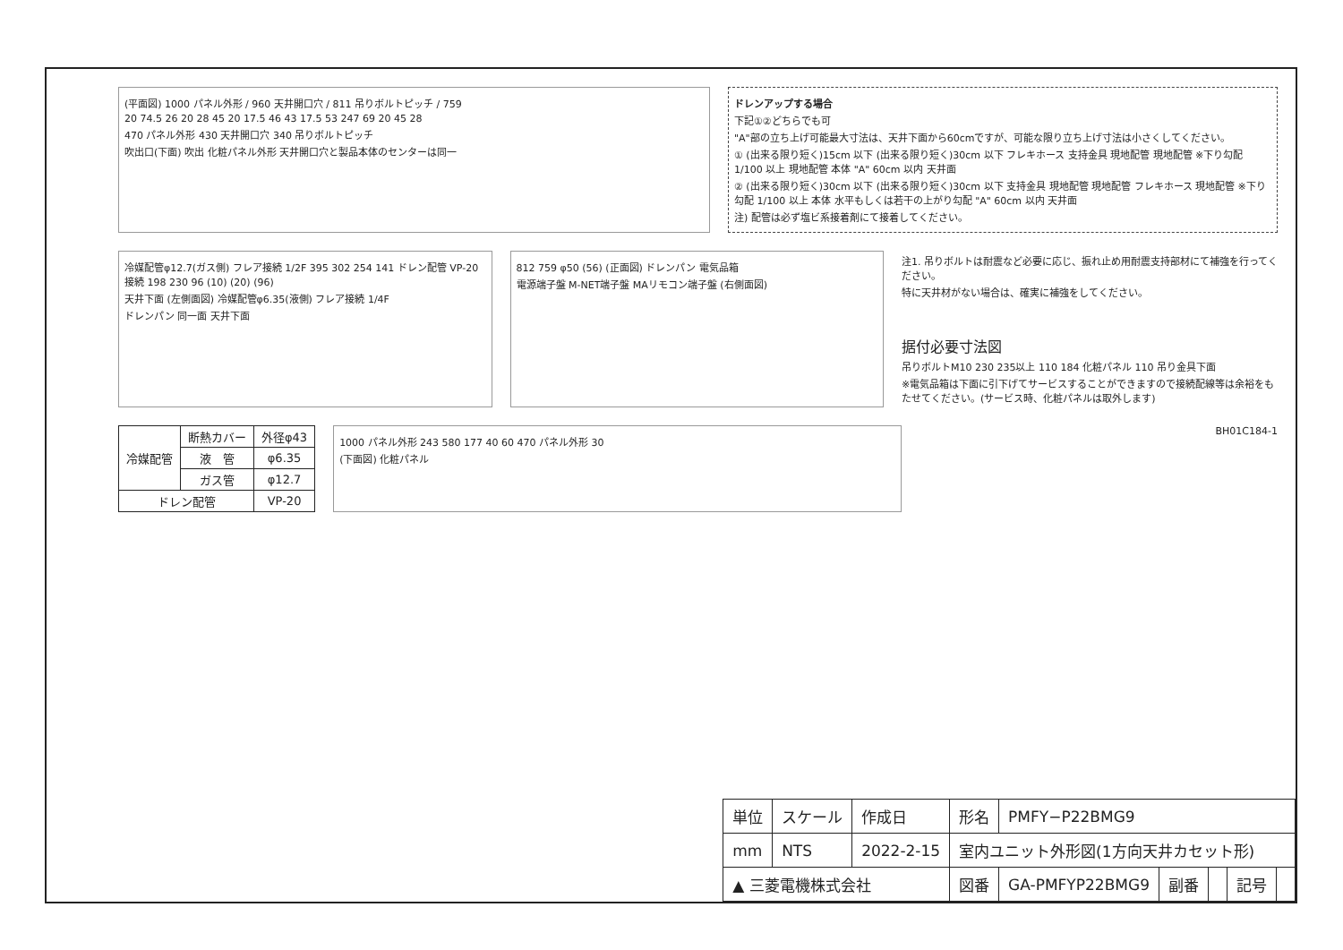(平面図) 1000 パネル外形 / 960 天井開口穴 / 811 吊りボルトピッチ / 759
20 74.5 26 20 28 45 20 17.5 46 43 17.5 53 247 69 20 45 28
470 パネル外形 430 天井開口穴 340 吊りボルトピッチ
吹出口(下面) 吹出 化粧パネル外形 天井開口穴と製品本体のセンターは同一
ドレンアップする場合
下記①②どちらでも可
"A"部の立ち上げ可能最大寸法は、天井下面から60cmですが、可能な限り立ち上げ寸法は小さくしてください。
① (出来る限り短く)15cm 以下 (出来る限り短く)30cm 以下 フレキホース 支持金具 現地配管 現地配管 ※下り勾配 1/100 以上 現地配管 本体 "A" 60cm 以内 天井面
② (出来る限り短く)30cm 以下 (出来る限り短く)30cm 以下 支持金具 現地配管 現地配管 フレキホース 現地配管 ※下り勾配 1/100 以上 本体 水平もしくは若干の上がり勾配 "A" 60cm 以内 天井面
注) 配管は必ず塩ビ系接着剤にて接着してください。
冷媒配管φ12.7(ガス側) フレア接続 1/2F 395 302 254 141 ドレン配管 VP-20接続 198 230 96 (10) (20) (96)
天井下面 (左側面図) 冷媒配管φ6.35(液側) フレア接続 1/4F
ドレンパン 同一面 天井下面
812 759 φ50 (56) (正面図) ドレンパン 電気品箱
電源端子盤 M-NET端子盤 MAリモコン端子盤 (右側面図)
注1. 吊りボルトは耐震など必要に応じ、振れ止め用耐震支持部材にて補強を行ってください。
特に天井材がない場合は、確実に補強をしてください。
据付必要寸法図
吊りボルトM10 230 235以上 110 184 化粧パネル 110 吊り金具下面
※電気品箱は下面に引下げてサービスすることができますので接続配線等は余裕をもたせてください。(サービス時、化粧パネルは取外します)
| 冷媒配管 | 断熱カバー | 外径φ43 |
| | 液 管 | φ6.35 |
| | ガス管 | φ12.7 |
| ドレン配管 | | VP-20 |
1000 パネル外形 243 580 177 40 60 470 パネル外形 30
(下面図) 化粧パネル
BH01C184-1
| 単位 | スケール | 作成日 | 形名 | PMFY−P22BMG9 | | | | |
| mm | NTS | 2022-2-15 | 室内ユニット外形図(1方向天井カセット形) | | | | | |
| ▲ 三菱電機株式会社 | | | 図番 | GA-PMFYP22BMG9 | 副番 | | 記号 | |